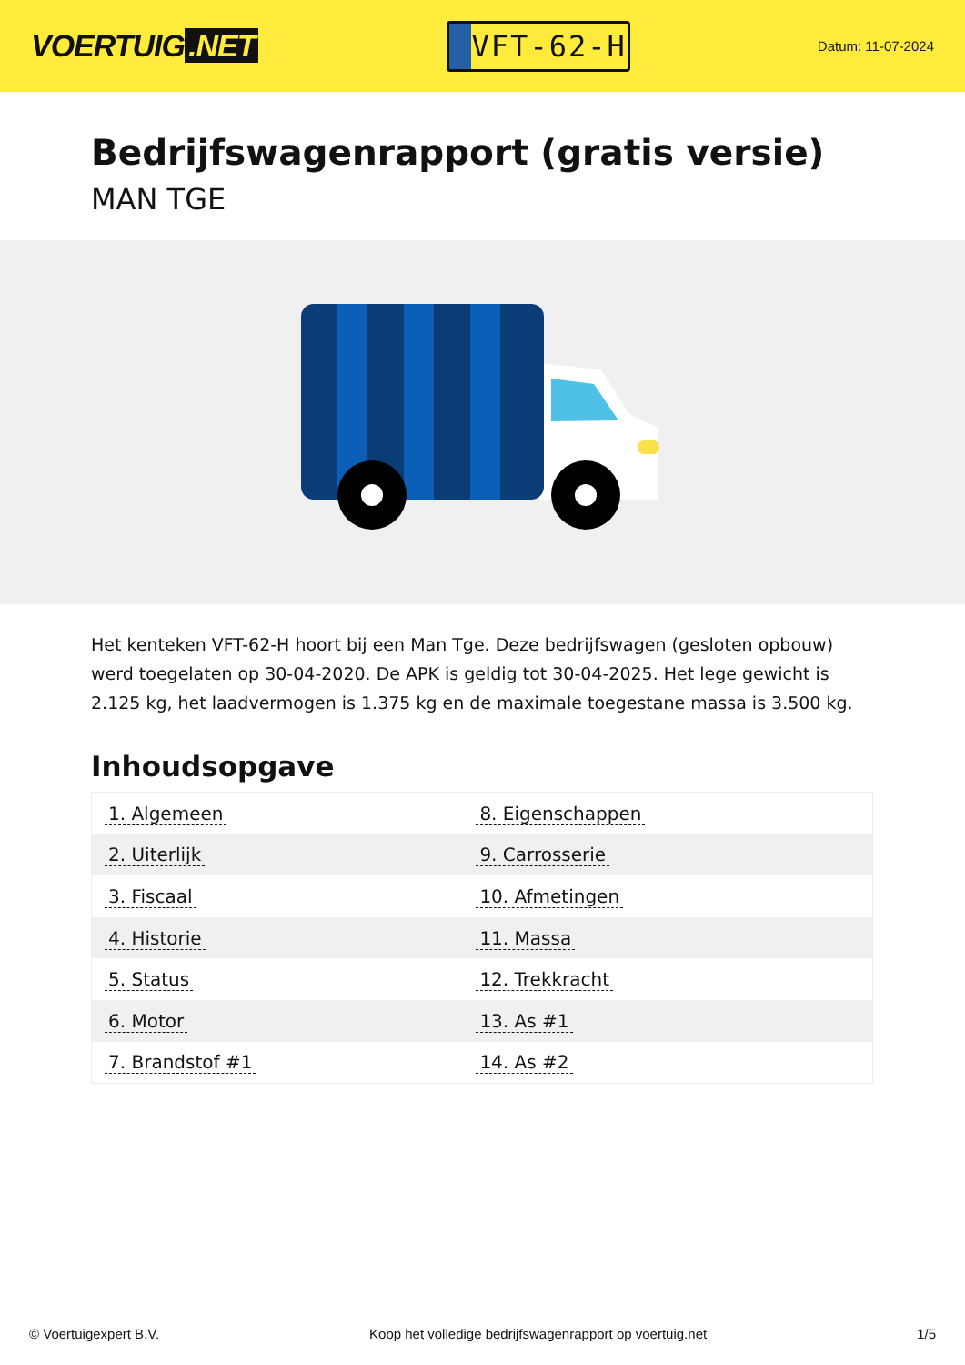VOERTUIG.NET
VFT-62-H
Datum: 11-07-2024
Bedrijfswagenrapport (gratis versie)
MAN TGE
Het kenteken VFT-62-H hoort bij een Man Tge. Deze bedrijfswagen (gesloten opbouw) werd toegelaten op 30-04-2020. De APK is geldig tot 30-04-2025. Het lege gewicht is 2.125 kg, het laadvermogen is 1.375 kg en de maximale toegestane massa is 3.500 kg.
Inhoudsopgave
| 1. Algemeen | 8. Eigenschappen |
| 2. Uiterlijk | 9. Carrosserie |
| 3. Fiscaal | 10. Afmetingen |
| 4. Historie | 11. Massa |
| 5. Status | 12. Trekkracht |
| 6. Motor | 13. As #1 |
| 7. Brandstof #1 | 14. As #2 |
© Voertuigexpert B.V. Koop het volledige bedrijfswagenrapport op voertuig.net 1/5